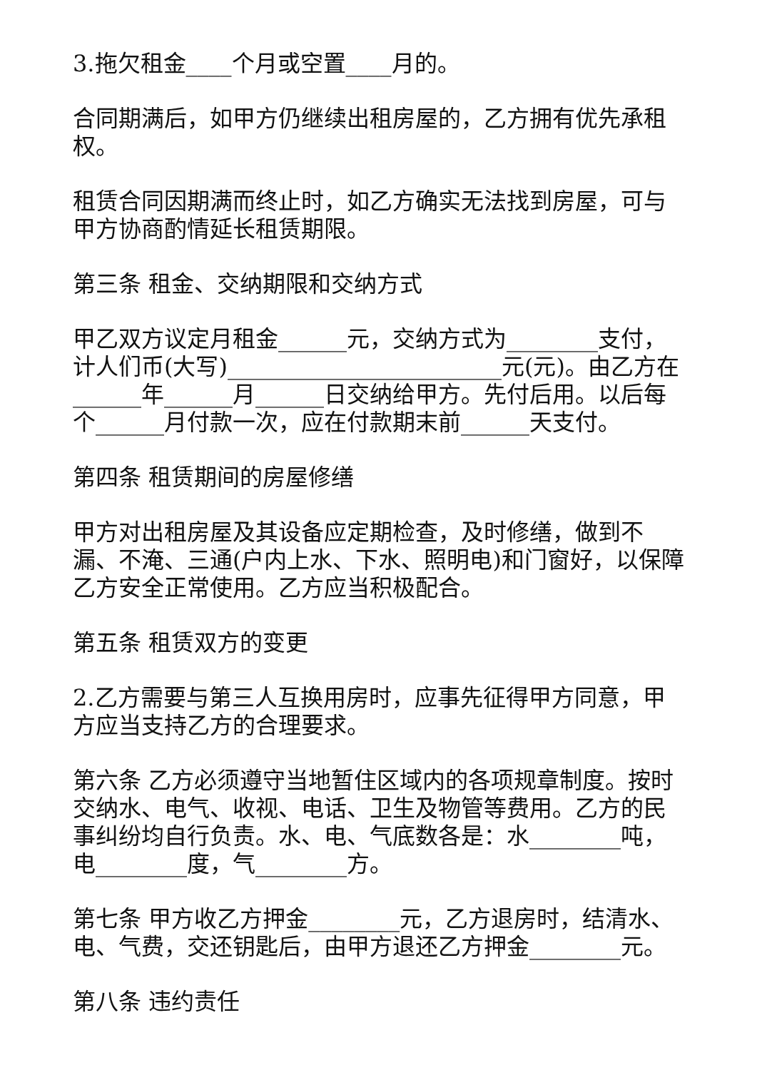3.拖欠租金____个月或空置____月的。
合同期满后，如甲方仍继续出租房屋的，乙方拥有优先承租权。
租赁合同因期满而终止时，如乙方确实无法找到房屋，可与甲方协商酌情延长租赁期限。
第三条 租金、交纳期限和交纳方式
甲乙双方议定月租金______元，交纳方式为________支付，计人们币(大写)________________________元(元)。由乙方在______年______月______日交纳给甲方。先付后用。以后每个______月付款一次，应在付款期末前______天支付。
第四条 租赁期间的房屋修缮
甲方对出租房屋及其设备应定期检查，及时修缮，做到不漏、不淹、三通(户内上水、下水、照明电)和门窗好，以保障乙方安全正常使用。乙方应当积极配合。
第五条 租赁双方的变更
2.乙方需要与第三人互换用房时，应事先征得甲方同意，甲方应当支持乙方的合理要求。
第六条 乙方必须遵守当地暂住区域内的各项规章制度。按时交纳水、电气、收视、电话、卫生及物管等费用。乙方的民事纠纷均自行负责。水、电、气底数各是：水________吨，电________度，气________方。
第七条 甲方收乙方押金________元，乙方退房时，结清水、电、气费，交还钥匙后，由甲方退还乙方押金________元。
第八条 违约责任